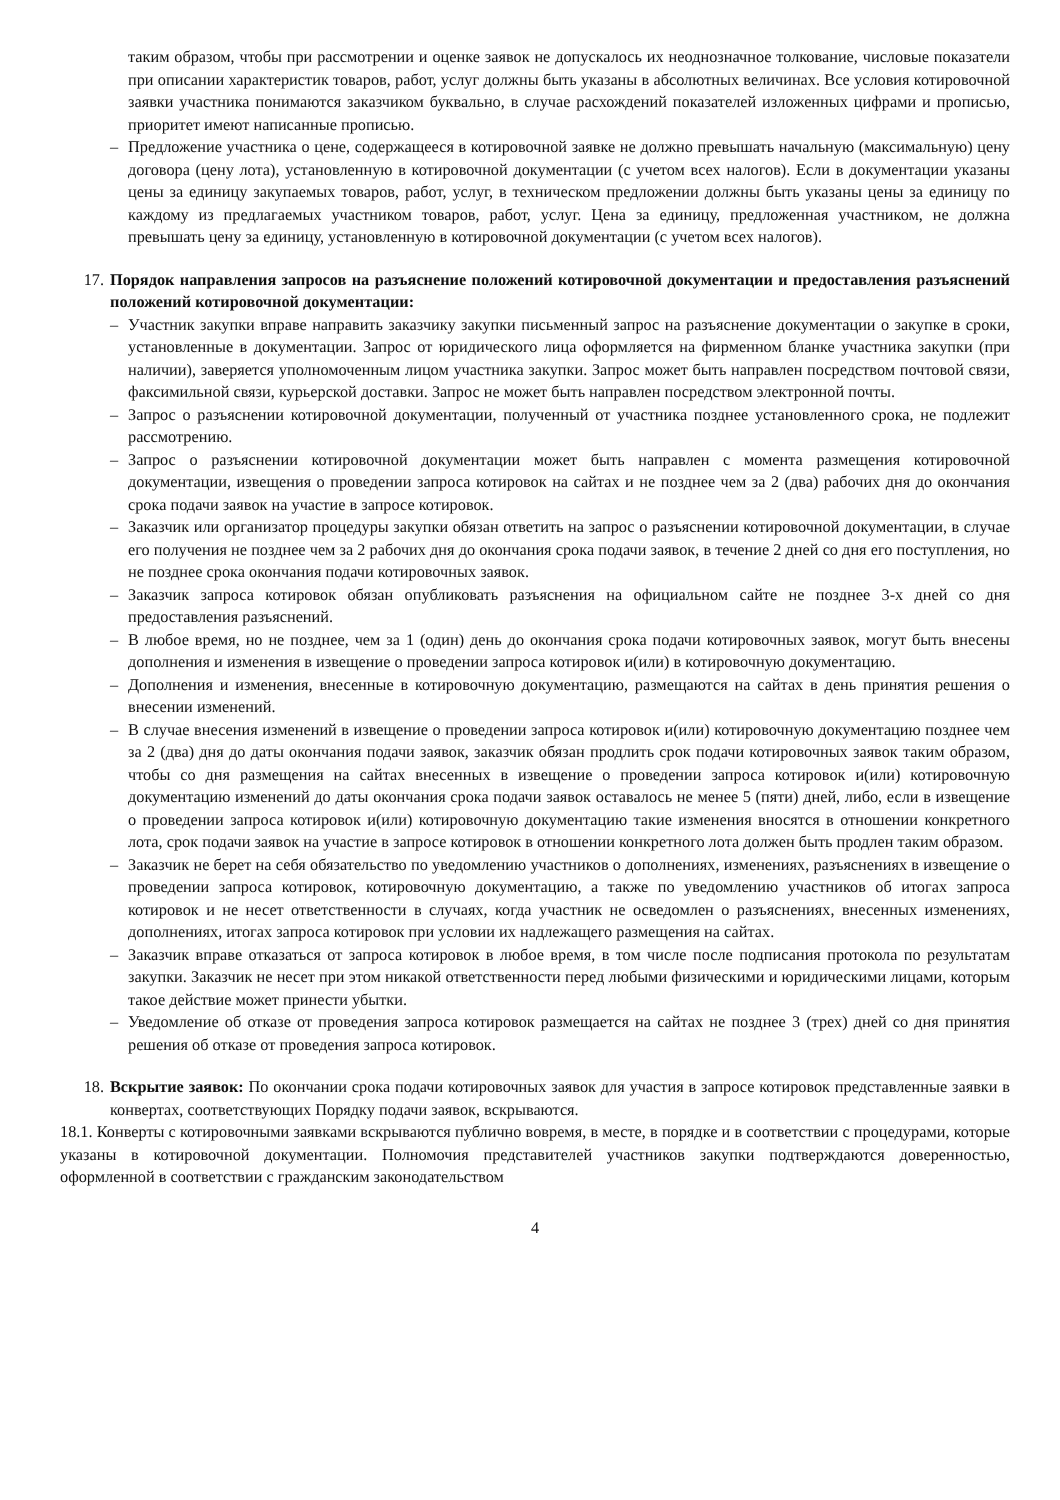таким образом, чтобы при рассмотрении и оценке заявок не допускалось их неоднозначное толкование, числовые показатели при описании характеристик товаров, работ, услуг должны быть указаны в абсолютных величинах. Все условия котировочной заявки участника понимаются заказчиком буквально, в случае расхождений показателей изложенных цифрами и прописью, приоритет имеют написанные прописью.
– Предложение участника о цене, содержащееся в котировочной заявке не должно превышать начальную (максимальную) цену договора (цену лота), установленную в котировочной документации (с учетом всех налогов). Если в документации указаны цены за единицу закупаемых товаров, работ, услуг, в техническом предложении должны быть указаны цены за единицу по каждому из предлагаемых участником товаров, работ, услуг. Цена за единицу, предложенная участником, не должна превышать цену за единицу, установленную в котировочной документации (с учетом всех налогов).
17. Порядок направления запросов на разъяснение положений котировочной документации и предоставления разъяснений положений котировочной документации:
– Участник закупки вправе направить заказчику закупки письменный запрос на разъяснение документации о закупке в сроки, установленные в документации. Запрос от юридического лица оформляется на фирменном бланке участника закупки (при наличии), заверяется уполномоченным лицом участника закупки. Запрос может быть направлен посредством почтовой связи, факсимильной связи, курьерской доставки. Запрос не может быть направлен посредством электронной почты.
– Запрос о разъяснении котировочной документации, полученный от участника позднее установленного срока, не подлежит рассмотрению.
– Запрос о разъяснении котировочной документации может быть направлен с момента размещения котировочной документации, извещения о проведении запроса котировок на сайтах и не позднее чем за 2 (два) рабочих дня до окончания срока подачи заявок на участие в запросе котировок.
– Заказчик или организатор процедуры закупки обязан ответить на запрос о разъяснении котировочной документации, в случае его получения не позднее чем за 2 рабочих дня до окончания срока подачи заявок, в течение 2 дней со дня его поступления, но не позднее срока окончания подачи котировочных заявок.
– Заказчик запроса котировок обязан опубликовать разъяснения на официальном сайте не позднее 3-х дней со дня предоставления разъяснений.
– В любое время, но не позднее, чем за 1 (один) день до окончания срока подачи котировочных заявок, могут быть внесены дополнения и изменения в извещение о проведении запроса котировок и(или) в котировочную документацию.
– Дополнения и изменения, внесенные в котировочную документацию, размещаются на сайтах в день принятия решения о внесении изменений.
– В случае внесения изменений в извещение о проведении запроса котировок и(или) котировочную документацию позднее чем за 2 (два) дня до даты окончания подачи заявок, заказчик обязан продлить срок подачи котировочных заявок таким образом, чтобы со дня размещения на сайтах внесенных в извещение о проведении запроса котировок и(или) котировочную документацию изменений до даты окончания срока подачи заявок оставалось не менее 5 (пяти) дней, либо, если в извещение о проведении запроса котировок и(или) котировочную документацию такие изменения вносятся в отношении конкретного лота, срок подачи заявок на участие в запросе котировок в отношении конкретного лота должен быть продлен таким образом.
– Заказчик не берет на себя обязательство по уведомлению участников о дополнениях, изменениях, разъяснениях в извещение о проведении запроса котировок, котировочную документацию, а также по уведомлению участников об итогах запроса котировок и не несет ответственности в случаях, когда участник не осведомлен о разъяснениях, внесенных изменениях, дополнениях, итогах запроса котировок при условии их надлежащего размещения на сайтах.
– Заказчик вправе отказаться от запроса котировок в любое время, в том числе после подписания протокола по результатам закупки. Заказчик не несет при этом никакой ответственности перед любыми физическими и юридическими лицами, которым такое действие может принести убытки.
– Уведомление об отказе от проведения запроса котировок размещается на сайтах не позднее 3 (трех) дней со дня принятия решения об отказе от проведения запроса котировок.
18. Вскрытие заявок: По окончании срока подачи котировочных заявок для участия в запросе котировок представленные заявки в конвертах, соответствующих Порядку подачи заявок, вскрываются.
18.1. Конверты с котировочными заявками вскрываются публично вовремя, в месте, в порядке и в соответствии с процедурами, которые указаны в котировочной документации. Полномочия представителей участников закупки подтверждаются доверенностью, оформленной в соответствии с гражданским законодательством
4